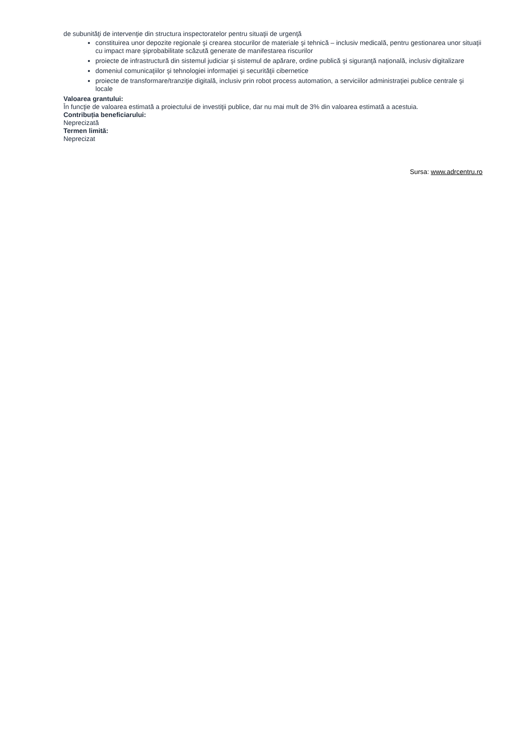de subunităţi de intervenţie din structura inspectoratelor pentru situaţii de urgenţă
constituirea unor depozite regionale şi crearea stocurilor de materiale şi tehnică – inclusiv medicală, pentru gestionarea unor situaţii cu impact mare şiprobabilitate scăzută generate de manifestarea riscurilor
proiecte de infrastructură din sistemul judiciar şi sistemul de apărare, ordine publică şi siguranţă naţională, inclusiv digitalizare
domeniul comunicaţiilor şi tehnologiei informaţiei şi securităţii cibernetice
proiecte de transformare/tranziţie digitală, inclusiv prin robot process automation, a serviciilor administraţiei publice centrale şi locale
Valoarea grantului:
În funcţie de valoarea estimată a proiectului de investiţii publice, dar nu mai mult de 3% din valoarea estimată a acestuia.
Contribuția beneficiarului:
Neprecizată
Termen limită:
Neprecizat
Sursa: www.adrcentru.ro